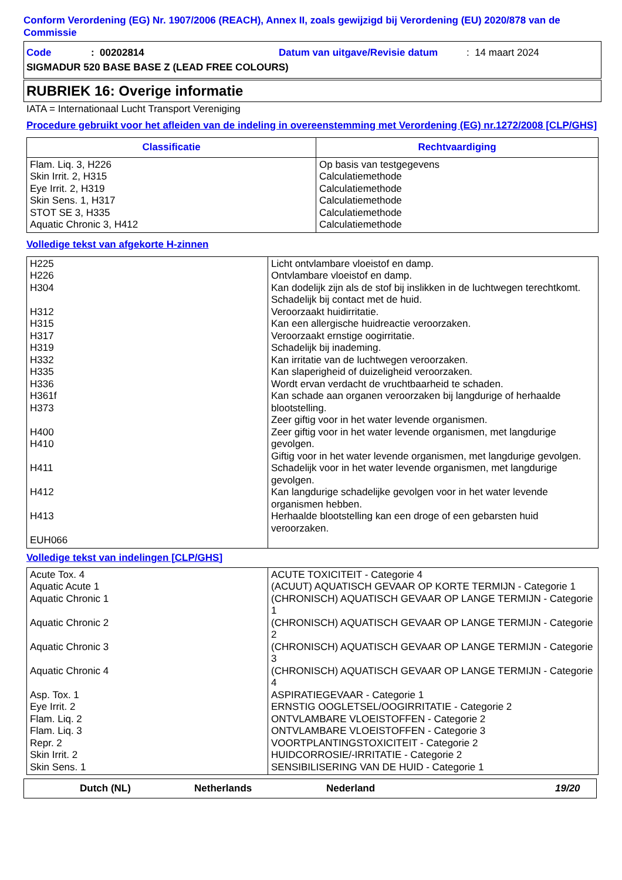Conform Verordening (EG) Nr. 1907/2006 (REACH), Annex II, zoals gewijzigd bij Verordening (EU) 2020/878 van de Commissie
Code: 00202814 Datum van uitgave/Revisie datum: 14 maart 2024
SIGMADUR 520 BASE BASE Z (LEAD FREE COLOURS)
RUBRIEK 16: Overige informatie
IATA = Internationaal Lucht Transport Vereniging
Procedure gebruikt voor het afleiden van de indeling in overeenstemming met Verordening (EG) nr.1272/2008 [CLP/GHS]
| Classificatie | Rechtvaardiging |
| --- | --- |
| Flam. Liq. 3, H226 Skin Irrit. 2, H315 Eye Irrit. 2, H319 Skin Sens. 1, H317 STOT SE 3, H335 Aquatic Chronic 3, H412 | Op basis van testgegevens Calculatiemethode Calculatiemethode Calculatiemethode Calculatiemethode Calculatiemethode |
Volledige tekst van afgekorte H-zinnen
| H225 H226 H304 H312 H315 H317 H319 H332 H335 H336 H361f H373 H400 H410 H411 H412 H413 EUH066 | Licht ontvlambare vloeistof en damp. Ontvlambare vloeistof en damp. Kan dodelijk zijn als de stof bij inslikken in de luchtwegen terechtkomt. Schadelijk bij contact met de huid. Veroorzaakt huidirritatie. Kan een allergische huidreactie veroorzaken. Veroorzaakt ernstige oogirritatie. Schadelijk bij inademing. Kan irritatie van de luchtwegen veroorzaken. Kan slaperigheid of duizeligheid veroorzaken. Wordt ervan verdacht de vruchtbaarheid te schaden. Kan schade aan organen veroorzaken bij langdurige of herhaalde blootstelling. Zeer giftig voor in het water levende organismen. Zeer giftig voor in het water levende organismen, met langdurige gevolgen. Giftig voor in het water levende organismen, met langdurige gevolgen. Schadelijk voor in het water levende organismen, met langdurige gevolgen. Kan langdurige schadelijke gevolgen voor in het water levende organismen hebben. Herhaalde blootstelling kan een droge of een gebarsten huid veroorzaken. |
Volledige tekst van indelingen [CLP/GHS]
| Acute Tox. 4 Aquatic Acute 1 Aquatic Chronic 1 Aquatic Chronic 2 Aquatic Chronic 3 Aquatic Chronic 4 Asp. Tox. 1 Eye Irrit. 2 Flam. Liq. 2 Flam. Liq. 3 Repr. 2 Skin Irrit. 2 Skin Sens. 1 | ACUTE TOXICITEIT - Categorie 4 (ACUUT) AQUATISCH GEVAAR OP KORTE TERMIJN - Categorie 1 (CHRONISCH) AQUATISCH GEVAAR OP LANGE TERMIJN - Categorie 1 (CHRONISCH) AQUATISCH GEVAAR OP LANGE TERMIJN - Categorie 2 (CHRONISCH) AQUATISCH GEVAAR OP LANGE TERMIJN - Categorie 3 (CHRONISCH) AQUATISCH GEVAAR OP LANGE TERMIJN - Categorie 4 ASPIRATIEGEVAAR - Categorie 1 ERNSTIG OOGLETSEL/OOGIRRITATIE - Categorie 2 ONTVLAMBARE VLOEISTOFFEN - Categorie 2 ONTVLAMBARE VLOEISTOFFEN - Categorie 3 VOORTPLANTINGSTOXICITEIT - Categorie 2 HUIDCORROSIE/-IRRITATIE - Categorie 2 SENSIBILISERING VAN DE HUID - Categorie 1 |
Dutch (NL) Netherlands Nederland 19/20